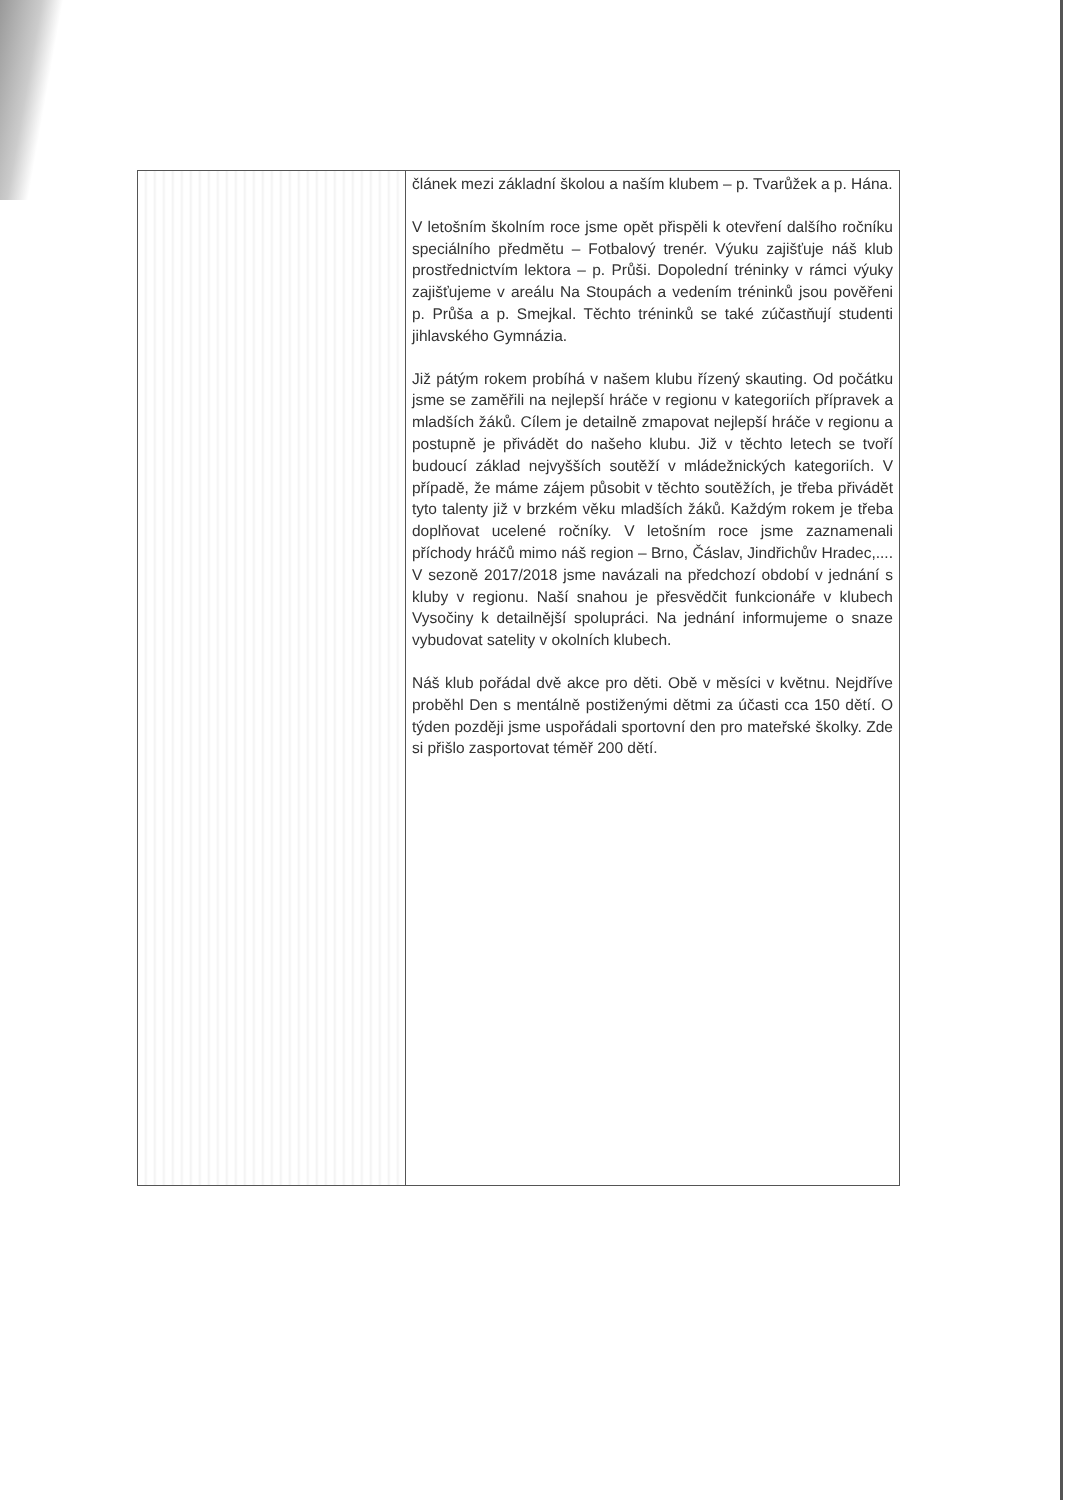| | článek mezi základní školou a naším klubem – p. Tvarůžek a p. Hána. V letošním školním roce jsme opět přispěli k otevření dalšího ročníku speciálního předmětu – Fotbalový trenér. Výuku zajišťuje náš klub prostřednictvím lektora – p. Průši. Dopolední tréninky v rámci výuky zajišťujeme v areálu Na Stoupách a vedením tréninků jsou pověřeni p. Průša a p. Smejkal. Těchto tréninků se také zúčastňují studenti jihlavského Gymnázia. Již pátým rokem probíhá v našem klubu řízený skauting. Od počátku jsme se zaměřili na nejlepší hráče v regionu v kategoriích přípravek a mladších žáků. Cílem je detailně zmapovat nejlepší hráče v regionu a postupně je přivádět do našeho klubu. Již v těchto letech se tvoří budoucí základ nejvyšších soutěží v mládežnických kategoriích. V případě, že máme zájem působit v těchto soutěžích, je třeba přivádět tyto talenty již v brzkém věku mladších žáků. Každým rokem je třeba doplňovat ucelené ročníky. V letošním roce jsme zaznamenali příchody hráčů mimo náš region – Brno, Čáslav, Jindřichův Hradec,.... V sezoně 2017/2018 jsme navázali na předchozí období v jednání s kluby v regionu. Naší snahou je přesvědčit funkcionáře v klubech Vysočiny k detailnější spolupráci. Na jednání informujeme o snaze vybudovat satelity v okolních klubech. Náš klub pořádal dvě akce pro děti. Obě v měsíci v květnu. Nejdříve proběhl Den s mentálně postiženými dětmi za účasti cca 150 dětí. O týden později jsme uspořádali sportovní den pro mateřské školky. Zde si přišlo zasportovat téměř 200 dětí. |